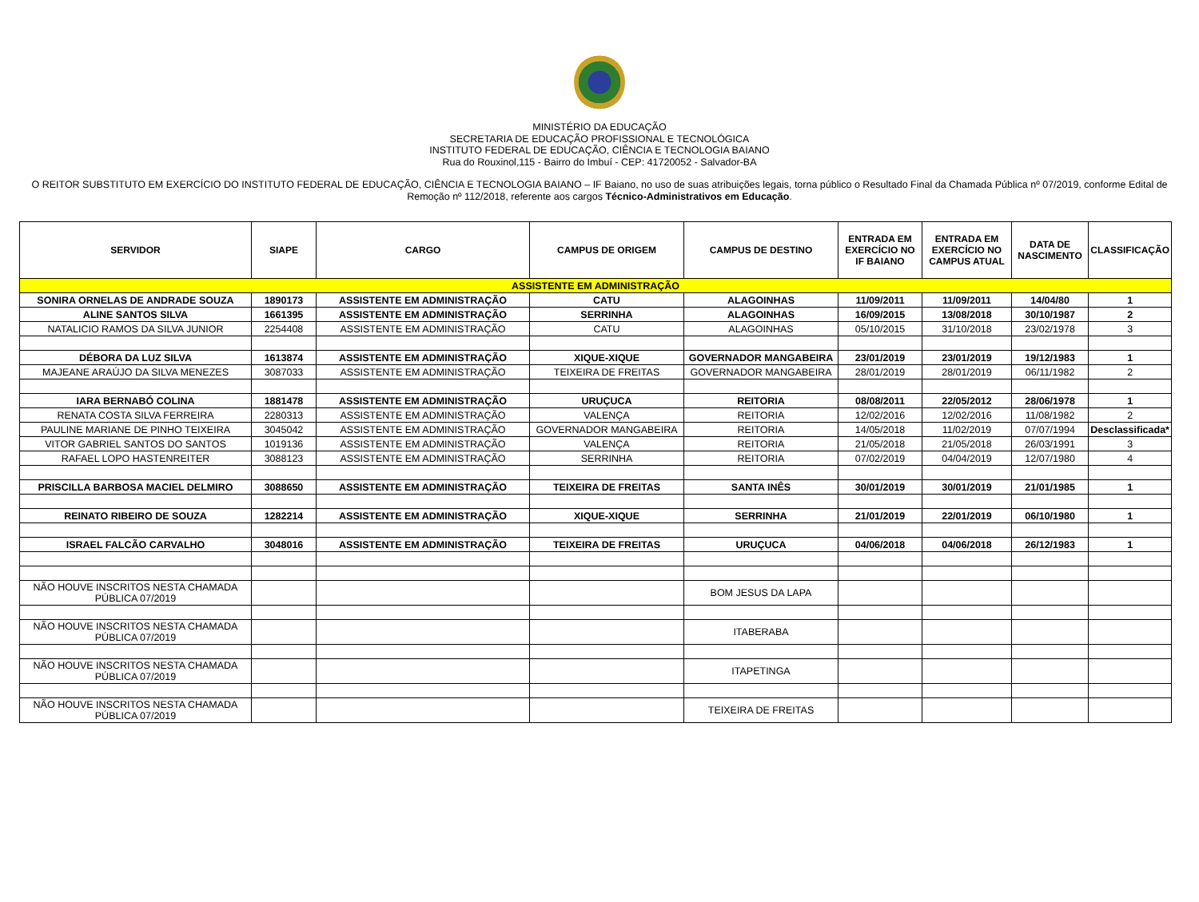MINISTÉRIO DA EDUCAÇÃO
SECRETARIA DE EDUCAÇÃO PROFISSIONAL E TECNOLÓGICA
INSTITUTO FEDERAL DE EDUCAÇÃO, CIÊNCIA E TECNOLOGIA BAIANO
Rua do Rouxinol,115 - Bairro do Imbuí - CEP: 41720052 - Salvador-BA
O REITOR SUBSTITUTO EM EXERCÍCIO DO INSTITUTO FEDERAL DE EDUCAÇÃO, CIÊNCIA E TECNOLOGIA BAIANO – IF Baiano, no uso de suas atribuições legais, torna público o Resultado Final da Chamada Pública nº 07/2019, conforme Edital de Remoção nº 112/2018, referente aos cargos Técnico-Administrativos em Educação.
| SERVIDOR | SIAPE | CARGO | CAMPUS DE ORIGEM | CAMPUS DE DESTINO | ENTRADA EM EXERCÍCIO NO IF BAIANO | ENTRADA EM EXERCÍCIO NO CAMPUS ATUAL | DATA DE NASCIMENTO | CLASSIFICAÇÃO |
| --- | --- | --- | --- | --- | --- | --- | --- | --- |
| ASSISTENTE EM ADMINISTRAÇÃO | | | | | | | | |
| SONIRA ORNELAS DE ANDRADE SOUZA | 1890173 | ASSISTENTE EM ADMINISTRAÇÃO | CATU | ALAGOINHAS | 11/09/2011 | 11/09/2011 | 14/04/80 | 1 |
| ALINE SANTOS SILVA | 1661395 | ASSISTENTE EM ADMINISTRAÇÃO | SERRINHA | ALAGOINHAS | 16/09/2015 | 13/08/2018 | 30/10/1987 | 2 |
| NATALICIO RAMOS DA SILVA JUNIOR | 2254408 | ASSISTENTE EM ADMINISTRAÇÃO | CATU | ALAGOINHAS | 05/10/2015 | 31/10/2018 | 23/02/1978 | 3 |
| DÉBORA DA LUZ SILVA | 1613874 | ASSISTENTE EM ADMINISTRAÇÃO | XIQUE-XIQUE | GOVERNADOR MANGABEIRA | 23/01/2019 | 23/01/2019 | 19/12/1983 | 1 |
| MAJEANE ARAÚJO DA SILVA MENEZES | 3087033 | ASSISTENTE EM ADMINISTRAÇÃO | TEIXEIRA DE FREITAS | GOVERNADOR MANGABEIRA | 28/01/2019 | 28/01/2019 | 06/11/1982 | 2 |
| IARA BERNABÓ COLINA | 1881478 | ASSISTENTE EM ADMINISTRAÇÃO | URUÇUCA | REITORIA | 08/08/2011 | 22/05/2012 | 28/06/1978 | 1 |
| RENATA COSTA SILVA FERREIRA | 2280313 | ASSISTENTE EM ADMINISTRAÇÃO | VALENÇA | REITORIA | 12/02/2016 | 12/02/2016 | 11/08/1982 | 2 |
| PAULINE MARIANE DE PINHO TEIXEIRA | 3045042 | ASSISTENTE EM ADMINISTRAÇÃO | GOVERNADOR MANGABEIRA | REITORIA | 14/05/2018 | 11/02/2019 | 07/07/1994 | Desclassificada* |
| VITOR GABRIEL SANTOS DO SANTOS | 1019136 | ASSISTENTE EM ADMINISTRAÇÃO | VALENÇA | REITORIA | 21/05/2018 | 21/05/2018 | 26/03/1991 | 3 |
| RAFAEL LOPO HASTENREITER | 3088123 | ASSISTENTE EM ADMINISTRAÇÃO | SERRINHA | REITORIA | 07/02/2019 | 04/04/2019 | 12/07/1980 | 4 |
| PRISCILLA BARBOSA MACIEL DELMIRO | 3088650 | ASSISTENTE EM ADMINISTRAÇÃO | TEIXEIRA DE FREITAS | SANTA INÊS | 30/01/2019 | 30/01/2019 | 21/01/1985 | 1 |
| REINATO RIBEIRO DE SOUZA | 1282214 | ASSISTENTE EM ADMINISTRAÇÃO | XIQUE-XIQUE | SERRINHA | 21/01/2019 | 22/01/2019 | 06/10/1980 | 1 |
| ISRAEL FALCÃO CARVALHO | 3048016 | ASSISTENTE EM ADMINISTRAÇÃO | TEIXEIRA DE FREITAS | URUÇUCA | 04/06/2018 | 04/06/2018 | 26/12/1983 | 1 |
| NÃO HOUVE INSCRITOS NESTA CHAMADA PÚBLICA 07/2019 | | | | BOM JESUS DA LAPA | | | | |
| NÃO HOUVE INSCRITOS NESTA CHAMADA PÚBLICA 07/2019 | | | | ITABERABA | | | | |
| NÃO HOUVE INSCRITOS NESTA CHAMADA PÚBLICA 07/2019 | | | | ITAPETINGA | | | | |
| NÃO HOUVE INSCRITOS NESTA CHAMADA PÚBLICA 07/2019 | | | | TEIXEIRA DE FREITAS | | | | |